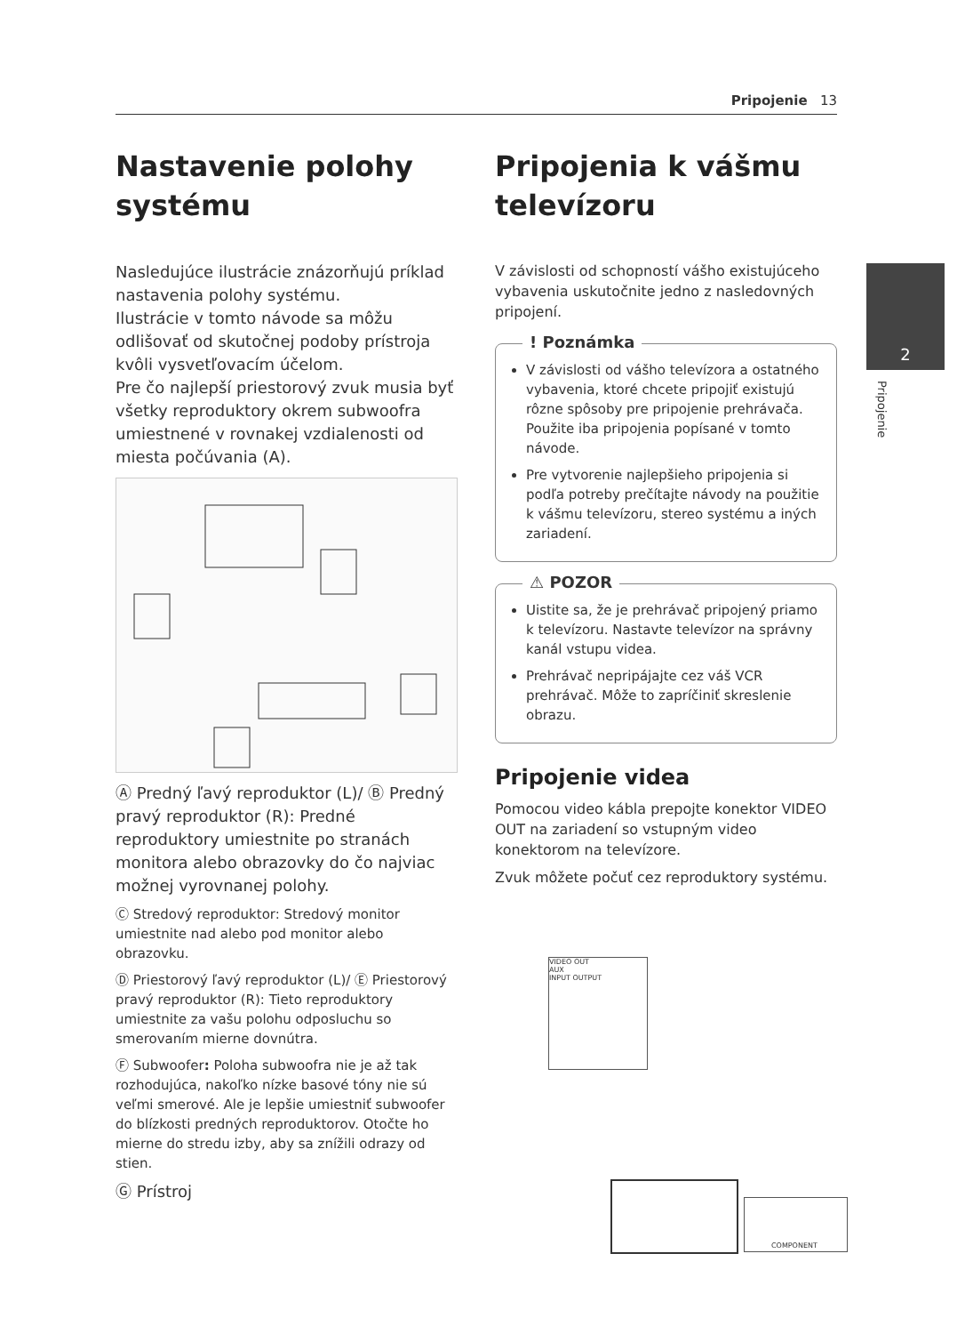Pripojenie 13
2
Pripojenie
Nastavenie polohy systému
Nasledujúce ilustrácie znázorňujú príklad nastavenia polohy systému.
Ilustrácie v tomto návode sa môžu odlišovať od skutočnej podoby prístroja kvôli vysvetľovacím účelom.
Pre čo najlepší priestorový zvuk musia byť všetky reproduktory okrem subwoofra umiestnené v rovnakej vzdialenosti od miesta počúvania (A).
Ⓐ Predný ľavý reproduktor (L)/ Ⓑ Predný pravý reproduktor (R): Predné reproduktory umiestnite po stranách monitora alebo obrazovky do čo najviac možnej vyrovnanej polohy.
Ⓒ Stredový reproduktor: Stredový monitor umiestnite nad alebo pod monitor alebo obrazovku.
Ⓓ Priestorový ľavý reproduktor (L)/ Ⓔ Priestorový pravý reproduktor (R): Tieto reproduktory umiestnite za vašu polohu odposluchu so smerovaním mierne dovnútra.
Ⓕ Subwoofer: Poloha subwoofra nie je až tak rozhodujúca, nakoľko nízke basové tóny nie sú veľmi smerové. Ale je lepšie umiestniť subwoofer do blízkosti predných reproduktorov. Otočte ho mierne do stredu izby, aby sa znížili odrazy od stien.
Ⓖ Prístroj
Pripojenia k vášmu televízoru
V závislosti od schopností vášho existujúceho vybavenia uskutočnite jedno z nasledovných pripojení.
! Poznámka
V závislosti od vášho televízora a ostatného vybavenia, ktoré chcete pripojiť existujú rôzne spôsoby pre pripojenie prehrávača. Použite iba pripojenia popísané v tomto návode.
Pre vytvorenie najlepšieho pripojenia si podľa potreby prečítajte návody na použitie k vášmu televízoru, stereo systému a iných zariadení.
⚠ POZOR
Uistite sa, že je prehrávač pripojený priamo k televízoru. Nastavte televízor na správny kanál vstupu videa.
Prehrávač nepripájajte cez váš VCR prehrávač. Môže to zapríčiniť skreslenie obrazu.
Pripojenie videa
Pomocou video kábla prepojte konektor VIDEO OUT na zariadení so vstupným video konektorom na televízore.
Zvuk môžete počuť cez reproduktory systému.
VIDEO OUT
AUX
INPUT OUTPUT
COMPONENT